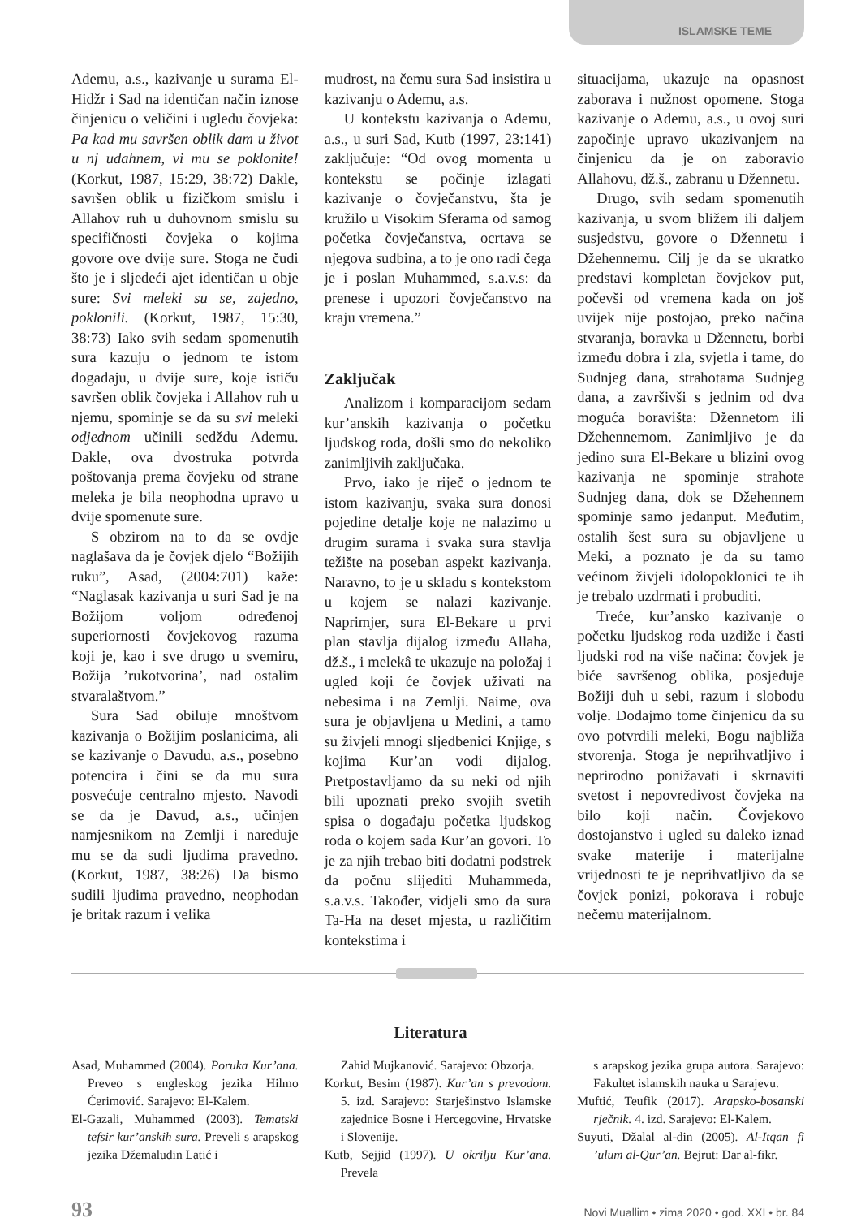ISLAMSKE TEME
Ademu, a.s., kazivanje u surama El-Hidžr i Sad na identičan način iznose činjenicu o veličini i ugledu čovjeka: Pa kad mu savršen oblik dam u život u nj udahnem, vi mu se poklonite! (Korkut, 1987, 15:29, 38:72) Dakle, savršen oblik u fizičkom smislu i Allahov ruh u duhovnom smislu su specifičnosti čovjeka o kojima govore ove dvije sure. Stoga ne čudi što je i sljedeći ajet identičan u obje sure: Svi meleki su se, zajedno, poklonili. (Korkut, 1987, 15:30, 38:73) Iako svih sedam spomenutih sura kazuju o jednom te istom događaju, u dvije sure, koje ističu savršen oblik čovjeka i Allahov ruh u njemu, spominje se da su svi meleki odjednom učinili sedždu Ademu. Dakle, ova dvostruka potvrda poštovanja prema čovjeku od strane meleka je bila neophodna upravo u dvije spomenute sure.
S obzirom na to da se ovdje naglašava da je čovjek djelo “Božijih ruku”, Asad, (2004:701) kaže: “Naglasak kazivanja u suri Sad je na Božijom voljom određenoj superiornosti čovjekovog razuma koji je, kao i sve drugo u svemiru, Božija ’rukotvorina’, nad ostalim stvaralaštvom.”
Sura Sad obiluje mnoštvom kazivanja o Božijim poslanicima, ali se kazivanje o Davudu, a.s., posebno potencira i čini se da mu sura posvećuje centralno mjesto. Navodi se da je Davud, a.s., učinjen namjesnikom na Zemlji i naređuje mu se da sudi ljudima pravedno. (Korkut, 1987, 38:26) Da bismo sudili ljudima pravedno, neophodan je britak razum i velika
mudrost, na čemu sura Sad insistira u kazivanju o Ademu, a.s.
U kontekstu kazivanja o Ademu, a.s., u suri Sad, Kutb (1997, 23:141) zaključuje: “Od ovog momenta u kontekstu se počinje izlagati kazivanje o čovječanstvu, šta je kružilo u Visokim Sferama od samog početka čovječanstva, ocrtava se njegova sudbina, a to je ono radi čega je i poslan Muhammed, s.a.v.s: da prenese i upozori čovječanstvo na kraju vremena.”
Zaključak
Analizom i komparacijom sedam kur’anskih kazivanja o početku ljudskog roda, došli smo do nekoliko zanimljivih zaključaka.
Prvo, iako je riječ o jednom te istom kazivanju, svaka sura donosi pojedine detalje koje ne nalazimo u drugim surama i svaka sura stavlja težište na poseban aspekt kazivanja. Naravno, to je u skladu s kontekstom u kojem se nalazi kazivanje. Naprimjer, sura El-Bekare u prvi plan stavlja dijalog između Allaha, dž.š., i melekâ te ukazuje na položaj i ugled koji će čovjek uživati na nebesima i na Zemlji. Naime, ova sura je objavljena u Medini, a tamo su živjeli mnogi sljedbenici Knjige, s kojima Kur’an vodi dijalog. Pretpostavljamo da su neki od njih bili upoznati preko svojih svetih spisa o događaju početka ljudskog roda o kojem sada Kur’an govori. To je za njih trebao biti dodatni podstrek da počnu slijediti Muhammeda, s.a.v.s. Također, vidjeli smo da sura Ta-Ha na deset mjesta, u različitim kontekstima i
situacijama, ukazuje na opasnost zaborava i nužnost opomene. Stoga kazivanje o Ademu, a.s., u ovoj suri započinje upravo ukazivanjem na činjenicu da je on zaboravio Allahovu, dž.š., zabranu u Džennetu.
Drugo, svih sedam spomenutih kazivanja, u svom bližem ili daljem susjedstvu, govore o Džennetu i Džehennemu. Cilj je da se ukratko predstavi kompletan čovjekov put, počevši od vremena kada on još uvijek nije postojao, preko načina stvaranja, boravka u Džennetu, borbi između dobra i zla, svjetla i tame, do Sudnjeg dana, strahotama Sudnjeg dana, a završivši s jednim od dva moguća boravišta: Džennetom ili Džehennemom. Zanimljivo je da jedino sura El-Bekare u blizini ovog kazivanja ne spominje strahote Sudnjeg dana, dok se Džehennem spominje samo jedanput. Međutim, ostalih šest sura su objavljene u Meki, a poznato je da su tamo većinom živjeli idolopoklonici te ih je trebalo uzdrmati i probuditi.
Treće, kur’ansko kazivanje o početku ljudskog roda uzdiže i časti ljudski rod na više načina: čovjek je biće savršenog oblika, posjeduje Božiji duh u sebi, razum i slobodu volje. Dodajmo tome činjenicu da su ovo potvrdili meleki, Bogu najbliža stvorenja. Stoga je neprihvatljivo i neprirodno ponižavati i skrnaviti svetost i nepovredivost čovjeka na bilo koji način. Čovjekovo dostojanstvo i ugled su daleko iznad svake materije i materijalne vrijednosti te je neprihvatljivo da se čovjek ponizi, pokorava i robuje nečemu materijalnom.
Literatura
Asad, Muhammed (2004). Poruka Kur’ana. Preveo s engleskog jezika Hilmo Ćerimović. Sarajevo: El-Kalem.
El-Gazali, Muhammed (2003). Tematski tefsir kur’anskih sura. Preveli s arapskog jezika Džemaludin Latić i
Zahid Mujkanović. Sarajevo: Obzorja.
Korkut, Besim (1987). Kur’an s prevodom. 5. izd. Sarajevo: Starješinstvo Islamske zajednice Bosne i Hercegovine, Hrvatske i Slovenije.
Kutb, Sejjid (1997). U okrilju Kur’ana. Prevela
s arapskog jezika grupa autora. Sarajevo: Fakultet islamskih nauka u Sarajevu.
Muftić, Teufik (2017). Arapsko-bosanski rječnik. 4. izd. Sarajevo: El-Kalem.
Suyuti, Džalal al-din (2005). Al-Itqan fi ’ulum al-Qur’an. Bejrut: Dar al-fikr.
93 Novi Muallim • zima 2020 • god. XXI • br. 84